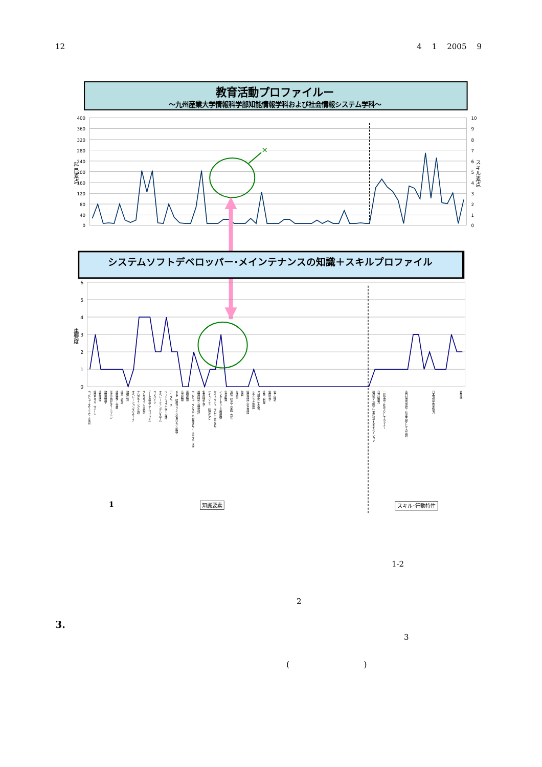12 4 1 2005 9
教育活動プロファイルー
～九州産業大学情報科学部知能情報学科および社会情報システム学科～
400
360
320
280
240
200
160
120
80
40
0
10
9
8
7
6
5
4
3
2
1
0
科目素点
スキル素点
×
システムソフトデベロッパー･メインテナンスの知識＋スキルプロファイル
6
5
4
3
2
1
0
重要度
コンピュータサイエンス序説
情報モラル（マナー）
計算理論
数理論理学
形式言語とオートマトン
離散数学・代数
確率・統計
数値計算
オペレーションズリサーチ
プログラミング言語
プログラミング概念
データ構造とアルゴリズム
コンパイラ
オペレーティングシステム
ソフトウェア工学・設計
データベース
Web（情報ファイルの扱い方・処理）
音声処理
画像処理
コンピュータシステムの構成とアーキテクチャ論
論理回路・論理設計
集積回路工学
セキュリティ（暗号など）
セキュリティ（プロトコルなど）
インターネット基盤技術
信号処理
通信（伝送・交換）方式
光通信
無線
情報理論・符号理論
トラヒック理論
PC組み立て実習
計測・制御
電磁気学
電子回路
積極性・意欲／仕事に対するモチベーション
自己研鑽力
一般常識・社会人としてのマナー
専門知識の習得・伝達手段としての英語
日本語の文章表現力
責任感
知識要素
スキル･行動特性
1
1-2
2
3.
3
( )